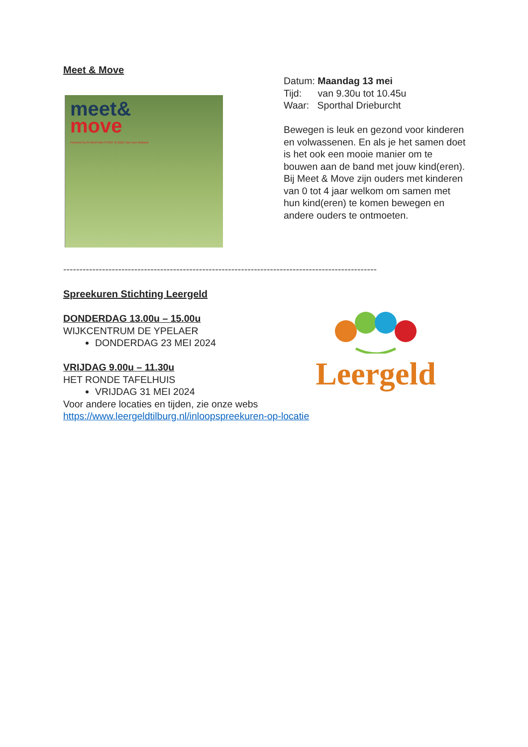Meet & Move
meet&
move
Powered by R-Newt Kids START & GGD Hart voor Brabant
Datum: Maandag 13 mei
Tijd: van 9.30u tot 10.45u
Waar: Sporthal Drieburcht
Bewegen is leuk en gezond voor kinderen en volwassenen. En als je het samen doet is het ook een mooie manier om te bouwen aan de band met jouw kind(eren).
Bij Meet & Move zijn ouders met kinderen van 0 tot 4 jaar welkom om samen met hun kind(eren) te komen bewegen en andere ouders te ontmoeten.
-------------------------------------------------------------------------------------------------
Spreekuren Stichting Leergeld
DONDERDAG 13.00u – 15.00u
WIJKCENTRUM DE YPELAER
DONDERDAG 23 MEI 2024
VRIJDAG 9.00u – 11.30u
HET RONDE TAFELHUIS
VRIJDAG 31 MEI 2024
Voor andere locaties en tijden, zie onze webs
https://www.leergeldtilburg.nl/inloopspreekuren-op-locatie
Leergeld